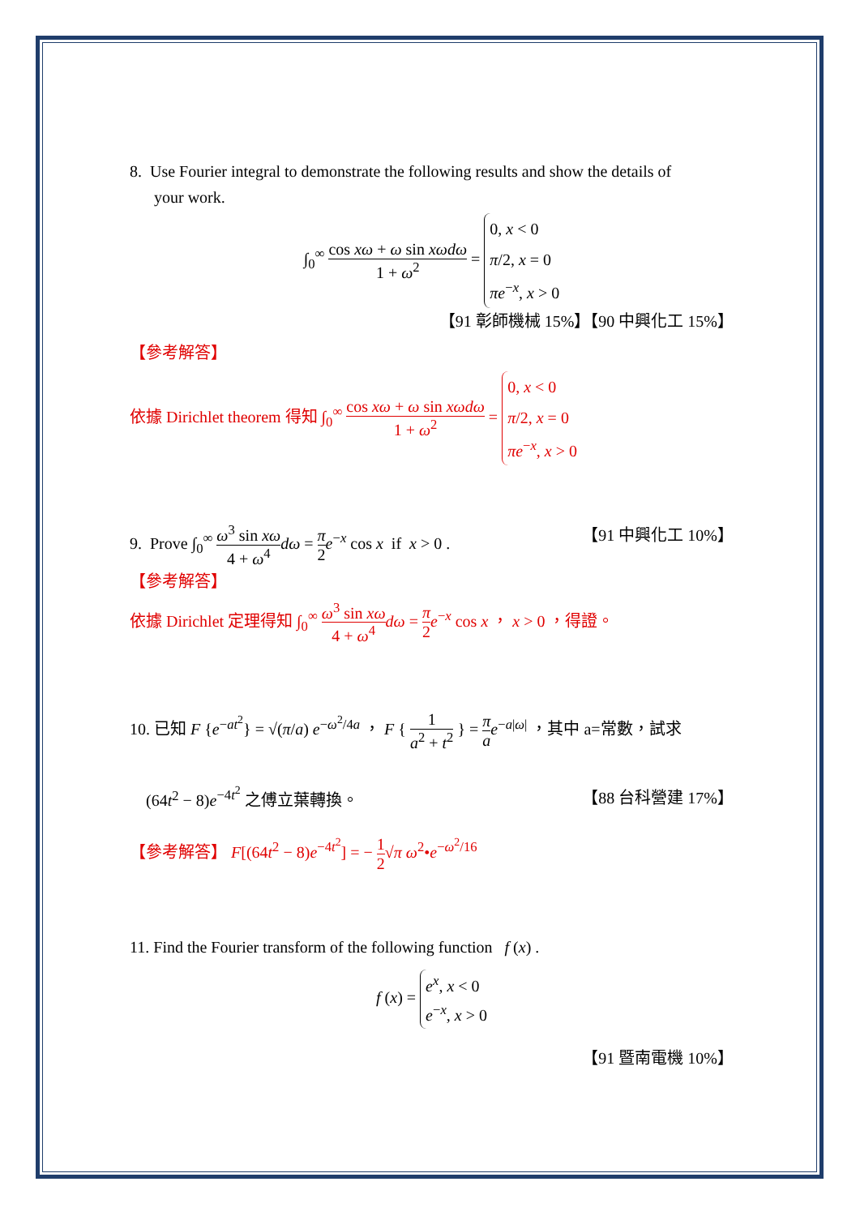8. Use Fourier integral to demonstrate the following results and show the details of
your work.
∫<sub>0</sub><sup>∞</sup> cos xω + ω sin xωdω 1 + ω<sup>2</sup> = 0, x < 0
π/2, x = 0
πe<sup>−x</sup>, x > 0
【91 彰師機械 15%】【90 中興化工 15%】
【參考解答】
依據 Dirichlet theorem 得知 ∫<sub>0</sub><sup>∞</sup> cos xω + ω sin xωdω 1 + ω<sup>2</sup> = 0, x < 0
π/2, x = 0
πe<sup>−x</sup>, x > 0
9. Prove ∫<sub>0</sub><sup>∞</sup> ω<sup>3</sup> sin xω 4 + ω<sup>4</sup> dω = π 2 e<sup>−x</sup> cos x if x > 0 . 【91 中興化工 10%】
【參考解答】
依據 Dirichlet 定理得知 ∫<sub>0</sub><sup>∞</sup> ω<sup>3</sup> sin xω 4 + ω<sup>4</sup> dω = π 2 e<sup>−x</sup> cos x ， x > 0 ，得證。
10. 已知 F {e<sup>−at<sup>2</sup></sup>} = √(π/a) e<sup>−ω<sup>2</sup>/4a</sup> ， F { 1 a<sup>2</sup> + t<sup>2</sup> } = π a e<sup>−a|ω|</sup> ，其中 a=常數，試求
(64t<sup>2</sup> − 8)e<sup>−4t<sup>2</sup></sup> 之傅立葉轉換。 【88 台科營建 17%】
【參考解答】 F[(64t<sup>2</sup> − 8)e<sup>−4t<sup>2</sup></sup>] = − 1 2√π ω<sup>2</sup>•e<sup>−ω<sup>2</sup>/16</sup>
11. Find the Fourier transform of the following function f (x) .
f (x) = e<sup>x</sup>, x < 0
e<sup>−x</sup>, x > 0
【91 暨南電機 10%】